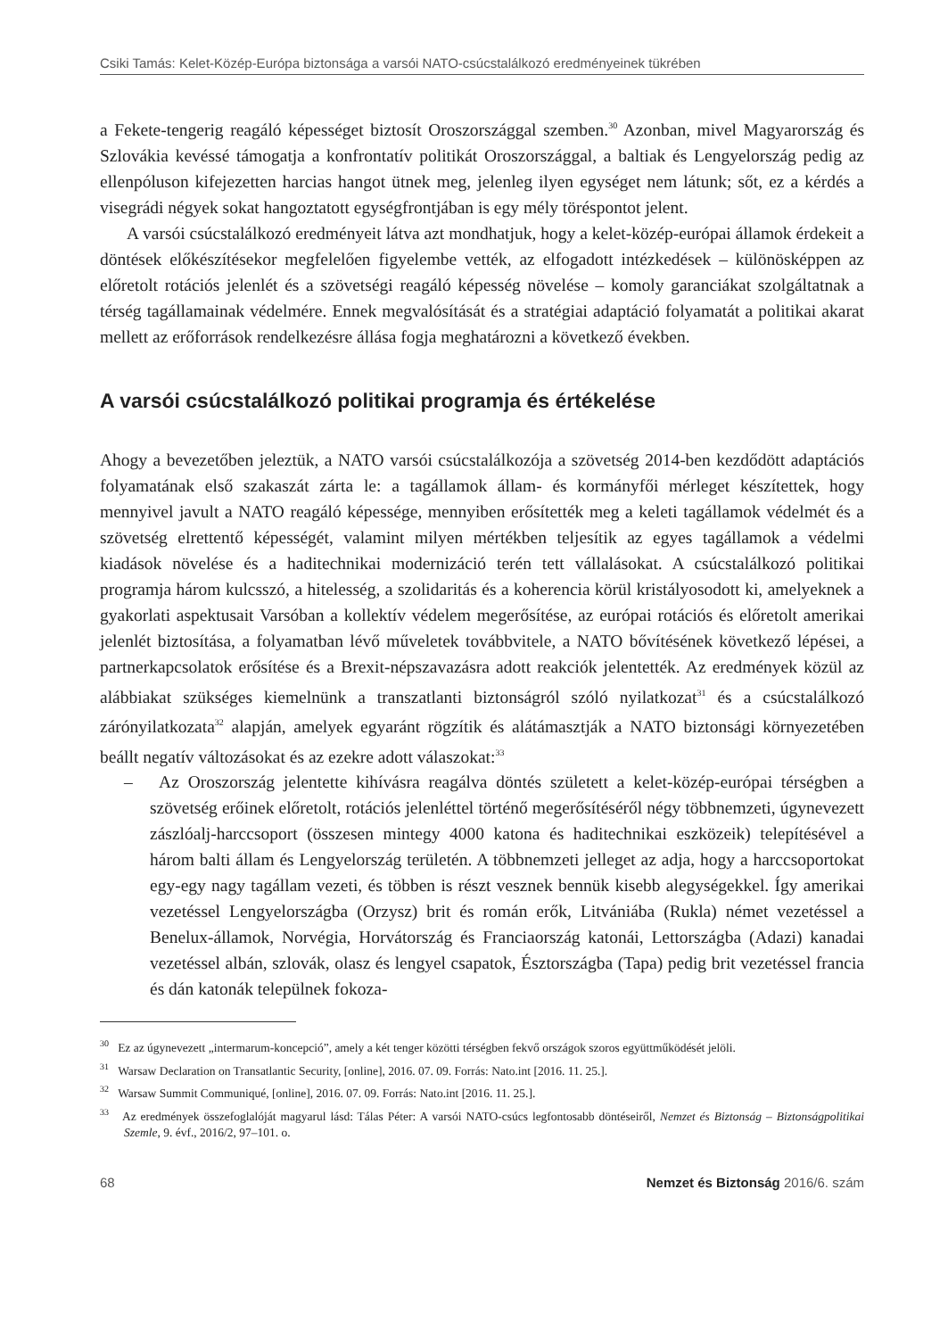Csiki Tamás: Kelet-Közép-Európa biztonsága a varsói NATO-csúcstalálkozó eredményeinek tükrében
a Fekete-tengerig reagáló képességet biztosít Oroszországgal szemben.<sup>30</sup> Azonban, mivel Magyarország és Szlovákia kevéssé támogatja a konfrontatív politikát Oroszországgal, a baltiak és Lengyelország pedig az ellenpóluson kifejezetten harcias hangot ütnek meg, jelenleg ilyen egységet nem látunk; sőt, ez a kérdés a visegrádi négyek sokat hangoztatott egységfrontjában is egy mély töréspontot jelent.
A varsói csúcstalálkozó eredményeit látva azt mondhatjuk, hogy a kelet-közép-európai államok érdekeit a döntések előkészítésekor megfelelően figyelembe vették, az elfogadott intézkedések – különösképpen az előretolt rotációs jelenlét és a szövetségi reagáló képesség növelése – komoly garanciákat szolgáltatnak a térség tagállamainak védelmére. Ennek megvalósítását és a stratégiai adaptáció folyamatát a politikai akarat mellett az erőforrások rendelkezésre állása fogja meghatározni a következő években.
A varsói csúcstalálkozó politikai programja és értékelése
Ahogy a bevezetőben jeleztük, a NATO varsói csúcstalálkozója a szövetség 2014-ben kezdődött adaptációs folyamatának első szakaszát zárta le: a tagállamok állam- és kormányfői mérleget készítettek, hogy mennyivel javult a NATO reagáló képessége, mennyiben erősítették meg a keleti tagállamok védelmét és a szövetség elrettentő képességét, valamint milyen mértékben teljesítik az egyes tagállamok a védelmi kiadások növelése és a haditechnikai modernizáció terén tett vállalásokat. A csúcstalálkozó politikai programja három kulcsszó, a hitelesség, a szolidaritás és a koherencia körül kristályosodott ki, amelyeknek a gyakorlati aspektusait Varsóban a kollektív védelem megerősítése, az európai rotációs és előretolt amerikai jelenlét biztosítása, a folyamatban lévő műveletek továbbvitele, a NATO bővítésének következő lépései, a partnerkapcsolatok erősítése és a Brexit-népszavazásra adott reakciók jelentették. Az eredmények közül az alábbiakat szükséges kiemelnünk a transzatlanti biztonságról szóló nyilatkozat<sup>31</sup> és a csúcstalálkozó zárónyilatkozata<sup>32</sup> alapján, amelyek egyaránt rögzítik és alátámasztják a NATO biztonsági környezetében beállt negatív változásokat és az ezekre adott válaszokat:<sup>33</sup>
– Az Oroszország jelentette kihívásra reagálva döntés született a kelet-közép-európai térségben a szövetség erőinek előretolt, rotációs jelenléttel történő megerősítéséről négy többnemzeti, úgynevezett zászlóalj-harccsoport (összesen mintegy 4000 katona és haditechnikai eszközeik) telepítésével a három balti állam és Lengyelország területén. A többnemzeti jelleget az adja, hogy a harccsoportokat egy-egy nagy tagállam vezeti, és többen is részt vesznek bennük kisebb alegységekkel. Így amerikai vezetéssel Lengyelországba (Orzysz) brit és román erők, Litvániába (Rukla) német vezetéssel a Benelux-államok, Norvégia, Horvátország és Franciaország katonái, Lettországba (Adazi) kanadai vezetéssel albán, szlovák, olasz és lengyel csapatok, Észtországba (Tapa) pedig brit vezetéssel francia és dán katonák települnek fokoza-
<sup>30</sup> Ez az úgynevezett „intermarum-koncepció”, amely a két tenger közötti térségben fekvő országok szoros együttműködését jelöli.
<sup>31</sup> Warsaw Declaration on Transatlantic Security, [online], 2016. 07. 09. Forrás: Nato.int [2016. 11. 25.].
<sup>32</sup> Warsaw Summit Communiqué, [online], 2016. 07. 09. Forrás: Nato.int [2016. 11. 25.].
<sup>33</sup> Az eredmények összefoglalóját magyarul lásd: Tálas Péter: A varsói NATO-csúcs legfontosabb döntéseiről, Nemzet és Biztonság – Biztonságpolitikai Szemle, 9. évf., 2016/2, 97–101. o.
68 Nemzet és Biztonság 2016/6. szám